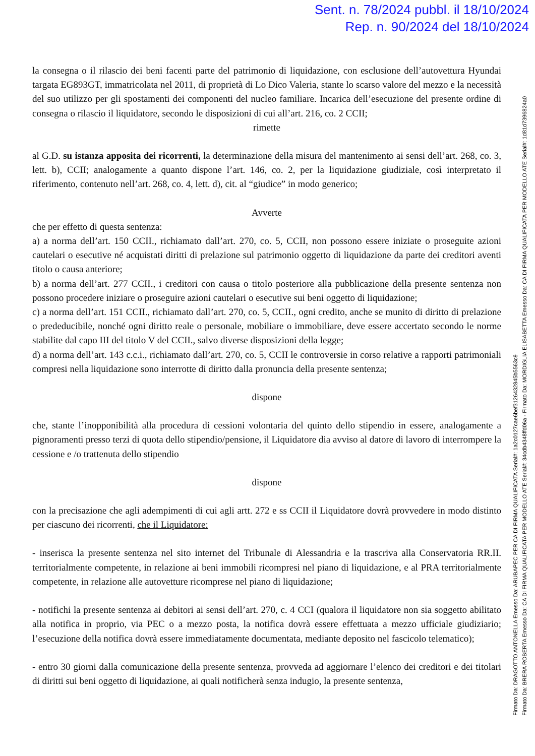Sent. n. 78/2024 pubbl. il 18/10/2024
Rep. n. 90/2024 del 18/10/2024
la consegna o il rilascio dei beni facenti parte del patrimonio di liquidazione, con esclusione dell’autovettura Hyundai targata EG893GT, immatricolata nel 2011, di proprietà di Lo Dico Valeria, stante lo scarso valore del mezzo e la necessità del suo utilizzo per gli spostamenti dei componenti del nucleo familiare. Incarica dell’esecuzione del presente ordine di consegna o rilascio il liquidatore, secondo le disposizioni di cui all’art. 216, co. 2 CCII;
rimette
al G.D. su istanza apposita dei ricorrenti, la determinazione della misura del mantenimento ai sensi dell’art. 268, co. 3, lett. b), CCII; analogamente a quanto dispone l’art. 146, co. 2, per la liquidazione giudiziale, così interpretato il riferimento, contenuto nell’art. 268, co. 4, lett. d), cit. al “giudice” in modo generico;
Avverte
che per effetto di questa sentenza:
a) a norma dell’art. 150 CCII., richiamato dall’art. 270, co. 5, CCII, non possono essere iniziate o proseguite azioni cautelari o esecutive né acquistati diritti di prelazione sul patrimonio oggetto di liquidazione da parte dei creditori aventi titolo o causa anteriore;
b) a norma dell’art. 277 CCII., i creditori con causa o titolo posteriore alla pubblicazione della presente sentenza non possono procedere iniziare o proseguire azioni cautelari o esecutive sui beni oggetto di liquidazione;
c) a norma dell’art. 151 CCII., richiamato dall’art. 270, co. 5, CCII., ogni credito, anche se munito di diritto di prelazione o prededucibile, nonché ogni diritto reale o personale, mobiliare o immobiliare, deve essere accertato secondo le norme stabilite dal capo III del titolo V del CCII., salvo diverse disposizioni della legge;
d) a norma dell’art. 143 c.c.i., richiamato dall’art. 270, co. 5, CCII le controversie in corso relative a rapporti patrimoniali compresi nella liquidazione sono interrotte di diritto dalla pronuncia della presente sentenza;
dispone
che, stante l’inopponibilità alla procedura di cessioni volontaria del quinto dello stipendio in essere, analogamente a pignoramenti presso terzi di quota dello stipendio/pensione, il Liquidatore dia avviso al datore di lavoro di interrompere la cessione e /o trattenuta dello stipendio
dispone
con la precisazione che agli adempimenti di cui agli artt. 272 e ss CCII il Liquidatore dovrà provvedere in modo distinto per ciascuno dei ricorrenti, che il Liquidatore:
- inserisca la presente sentenza nel sito internet del Tribunale di Alessandria e la trascriva alla Conservatoria RR.II. territorialmente competente, in relazione ai beni immobili ricompresi nel piano di liquidazione, e al PRA territorialmente competente, in relazione alle autovetture ricomprese nel piano di liquidazione;
- notifichi la presente sentenza ai debitori ai sensi dell’art. 270, c. 4 CCI (qualora il liquidatore non sia soggetto abilitato alla notifica in proprio, via PEC o a mezzo posta, la notifica dovrà essere effettuata a mezzo ufficiale giudiziario; l’esecuzione della notifica dovrà essere immediatamente documentata, mediante deposito nel fascicolo telematico);
- entro 30 giorni dalla comunicazione della presente sentenza, provveda ad aggiornare l’elenco dei creditori e dei titolari di diritti sui beni oggetto di liquidazione, ai quali notificherà senza indugio, la presente sentenza,
Firmato Da: DRAGOTTO ANTONELLA Emesso Da: ARUBAPEC PER CA DI FIRMA QUALIFICATA Serial#: 1a2c0127cae6bef3126432845b5563c9
Firmato Da: BRERA ROBERTA Emesso Da: CA DI FIRMA QUALIFICATA PER MODELLO ATE Serial#: 34cdb4348ffd06a - Firmato Da: MORDIGLIA ELISABETTA Emesso Da: CA DI FIRMA QUALIFICATA PER MODELLO ATE Serial#: 1d81d7396824a0